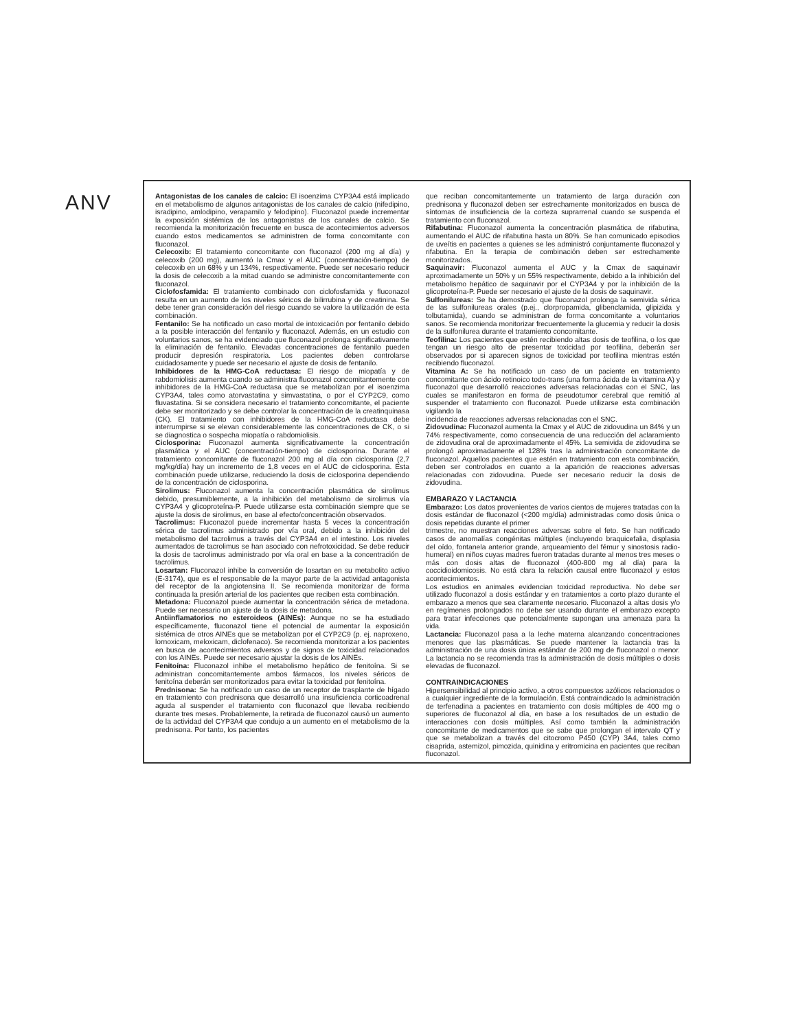ANV
Antagonistas de los canales de calcio: El isoenzima CYP3A4 está implicado en el metabolismo de algunos antagonistas de los canales de calcio (nifedipino, isradipino, amlodipino, verapamilo y felodipino). Fluconazol puede incrementar la exposición sistémica de los antagonistas de los canales de calcio. Se recomienda la monitorización frecuente en busca de acontecimientos adversos cuando estos medicamentos se administren de forma concomitante con fluconazol.
Celecoxib: El tratamiento concomitante con fluconazol (200 mg al día) y celecoxib (200 mg), aumentó la Cmax y el AUC (concentración-tiempo) de celecoxib en un 68% y un 134%, respectivamente. Puede ser necesario reducir la dosis de celecoxib a la mitad cuando se administre concomitantemente con fluconazol.
Ciclofosfamida: El tratamiento combinado con ciclofosfamida y fluconazol resulta en un aumento de los niveles séricos de bilirrubina y de creatinina. Se debe tener gran consideración del riesgo cuando se valore la utilización de esta combinación.
Fentanilo: Se ha notificado un caso mortal de intoxicación por fentanilo debido a la posible interacción del fentanilo y fluconazol. Además, en un estudio con voluntarios sanos, se ha evidenciado que fluconazol prolonga significativamente la eliminación de fentanilo. Elevadas concentraciones de fentanilo pueden producir depresión respiratoria. Los pacientes deben controlarse cuidadosamente y puede ser necesario el ajuste de dosis de fentanilo.
Inhibidores de la HMG-CoA reductasa: El riesgo de miopatía y de rabdomiolisis aumenta cuando se administra fluconazol concomitantemente con inhibidores de la HMG-CoA reductasa que se metabolizan por el isoenzima CYP3A4, tales como atorvastatina y simvastatina, o por el CYP2C9, como fluvastatina. Si se considera necesario el tratamiento concomitante, el paciente debe ser monitorizado y se debe controlar la concentración de la creatinquinasa (CK). El tratamiento con inhibidores de la HMG-CoA reductasa debe interrumpirse si se elevan considerablemente las concentraciones de CK, o si se diagnostica o sospecha miopatía o rabdomiolisis.
Ciclosporina: Fluconazol aumenta significativamente la concentración plasmática y el AUC (concentración-tiempo) de ciclosporina. Durante el tratamiento concomitante de fluconazol 200 mg al día con ciclosporina (2,7 mg/kg/día) hay un incremento de 1,8 veces en el AUC de ciclosporina. Esta combinación puede utilizarse, reduciendo la dosis de ciclosporina dependiendo de la concentración de ciclosporina.
Sirolimus: Fluconazol aumenta la concentración plasmática de sirolimus debido, presumiblemente, a la inhibición del metabolismo de sirolimus vía CYP3A4 y glicoproteína-P. Puede utilizarse esta combinación siempre que se ajuste la dosis de sirolimus, en base al efecto/concentración observados.
Tacrolimus: Fluconazol puede incrementar hasta 5 veces la concentración sérica de tacrolimus administrado por vía oral, debido a la inhibición del metabolismo del tacrolimus a través del CYP3A4 en el intestino. Los niveles aumentados de tacrolimus se han asociado con nefrotoxicidad. Se debe reducir la dosis de tacrolimus administrado por vía oral en base a la concentración de tacrolimus.
Losartan: Fluconazol inhibe la conversión de losartan en su metabolito activo (E-3174), que es el responsable de la mayor parte de la actividad antagonista del receptor de la angiotensina II. Se recomienda monitorizar de forma continuada la presión arterial de los pacientes que reciben esta combinación.
Metadona: Fluconazol puede aumentar la concentración sérica de metadona. Puede ser necesario un ajuste de la dosis de metadona.
Antiinflamatorios no esteroideos (AINEs): Aunque no se ha estudiado específicamente, fluconazol tiene el potencial de aumentar la exposición sistémica de otros AINEs que se metabolizan por el CYP2C9 (p. ej. naproxeno, lornoxicam, meloxicam, diclofenaco). Se recomienda monitorizar a los pacientes en busca de acontecimientos adversos y de signos de toxicidad relacionados con los AINEs. Puede ser necesario ajustar la dosis de los AINEs.
Fenitoína: Fluconazol inhibe el metabolismo hepático de fenitoína. Si se administran concomitantemente ambos fármacos, los niveles séricos de fenitoína deberán ser monitorizados para evitar la toxicidad por fenitoína.
Prednisona: Se ha notificado un caso de un receptor de trasplante de hígado en tratamiento con prednisona que desarrolló una insuficiencia corticoadrenal aguda al suspender el tratamiento con fluconazol que llevaba recibiendo durante tres meses. Probablemente, la retirada de fluconazol causó un aumento de la actividad del CYP3A4 que condujo a un aumento en el metabolismo de la prednisona. Por tanto, los pacientes
que reciban concomitantemente un tratamiento de larga duración con prednisona y fluconazol deben ser estrechamente monitorizados en busca de síntomas de insuficiencia de la corteza suprarrenal cuando se suspenda el tratamiento con fluconazol.
Rifabutina: Fluconazol aumenta la concentración plasmática de rifabutina, aumentando el AUC de rifabutina hasta un 80%. Se han comunicado episodios de uveítis en pacientes a quienes se les administró conjuntamente fluconazol y rifabutina. En la terapia de combinación deben ser estrechamente monitorizados.
Saquinavir: Fluconazol aumenta el AUC y la Cmax de saquinavir aproximadamente un 50% y un 55% respectivamente, debido a la inhibición del metabolismo hepático de saquinavir por el CYP3A4 y por la inhibición de la glicoproteína-P. Puede ser necesario el ajuste de la dosis de saquinavir.
Sulfonilureas: Se ha demostrado que fluconazol prolonga la semivida sérica de las sulfonilureas orales (p.ej., clorpropamida, glibenclamida, glipizida y tolbutamida), cuando se administran de forma concomitante a voluntarios sanos. Se recomienda monitorizar frecuentemente la glucemia y reducir la dosis de la sulfonilurea durante el tratamiento concomitante.
Teofilina: Los pacientes que estén recibiendo altas dosis de teofilina, o los que tengan un riesgo alto de presentar toxicidad por teofilina, deberán ser observados por si aparecen signos de toxicidad por teofilina mientras estén recibiendo fluconazol.
Vitamina A: Se ha notificado un caso de un paciente en tratamiento concomitante con ácido retinoico todo-trans (una forma ácida de la vitamina A) y fluconazol que desarrolló reacciones adversas relacionadas con el SNC, las cuales se manifestaron en forma de pseudotumor cerebral que remitió al suspender el tratamiento con fluconazol. Puede utilizarse esta combinación vigilando la
incidencia de reacciones adversas relacionadas con el SNC.
Zidovudina: Fluconazol aumenta la Cmax y el AUC de zidovudina un 84% y un 74% respectivamente, como consecuencia de una reducción del aclaramiento de zidovudina oral de aproximadamente el 45%. La semivida de zidovudina se prolongó aproximadamente el 128% tras la administración concomitante de fluconazol. Aquellos pacientes que estén en tratamiento con esta combinación, deben ser controlados en cuanto a la aparición de reacciones adversas relacionadas con zidovudina. Puede ser necesario reducir la dosis de zidovudina.
EMBARAZO Y LACTANCIA
Embarazo: Los datos provenientes de varios cientos de mujeres tratadas con la dosis estándar de fluconazol (<200 mg/día) administradas como dosis única o dosis repetidas durante el primer
trimestre, no muestran reacciones adversas sobre el feto. Se han notificado casos de anomalías congénitas múltiples (incluyendo braquicefalia, displasia del oído, fontanela anterior grande, arqueamiento del fémur y sinostosis radio-humeral) en niños cuyas madres fueron tratadas durante al menos tres meses o más con dosis altas de fluconazol (400-800 mg al día) para la coccidioidomicosis. No está clara la relación causal entre fluconazol y estos acontecimientos.
Los estudios en animales evidencian toxicidad reproductiva. No debe ser utilizado fluconazol a dosis estándar y en tratamientos a corto plazo durante el embarazo a menos que sea claramente necesario. Fluconazol a altas dosis y/o en regímenes prolongados no debe ser usando durante el embarazo excepto para tratar infecciones que potencialmente supongan una amenaza para la vida.
Lactancia: Fluconazol pasa a la leche materna alcanzando concentraciones menores que las plasmáticas. Se puede mantener la lactancia tras la administración de una dosis única estándar de 200 mg de fluconazol o menor. La lactancia no se recomienda tras la administración de dosis múltiples o dosis elevadas de fluconazol.
CONTRAINDICACIONES
Hipersensibilidad al principio activo, a otros compuestos azólicos relacionados o a cualquier ingrediente de la formulación. Está contraindicado la administración de terfenadina a pacientes en tratamiento con dosis múltiples de 400 mg o superiores de fluconazol al día, en base a los resultados de un estudio de interacciones con dosis múltiples. Así como también la administración concomitante de medicamentos que se sabe que prolongan el intervalo QT y que se metabolizan a través del citocromo P450 (CYP) 3A4, tales como cisaprida, astemizol, pimozida, quinidina y eritromicina en pacientes que reciban fluconazol.